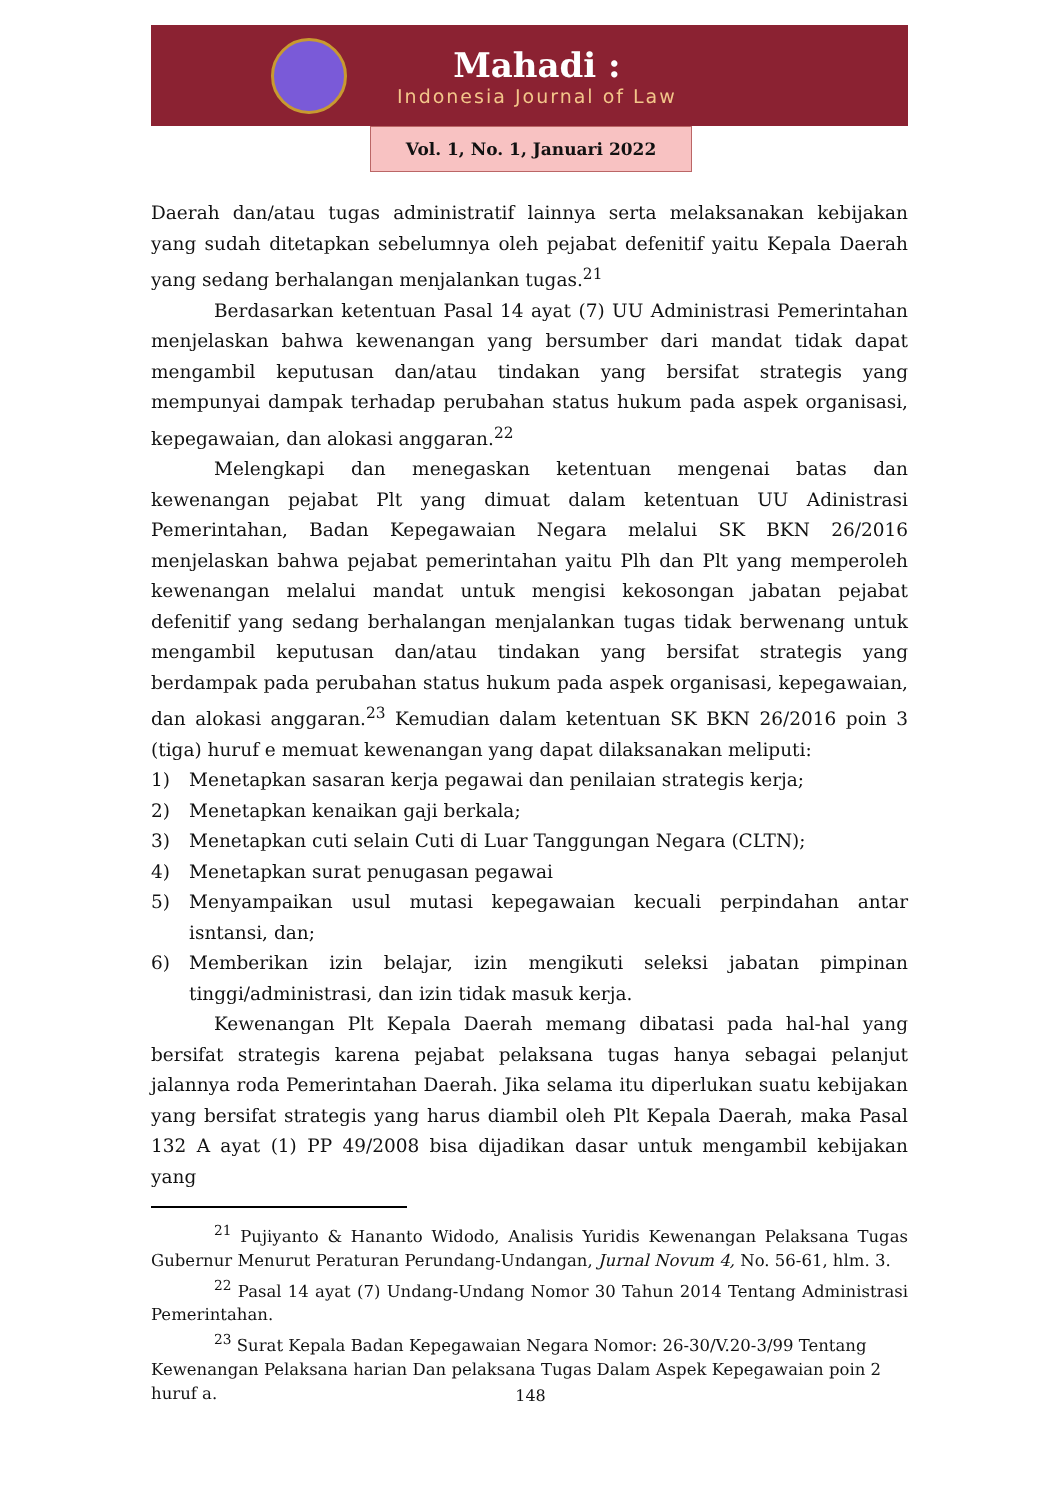Mahadi :
Indonesia Journal of Law
Vol. 1, No. 1, Januari 2022
Daerah dan/atau tugas administratif lainnya serta melaksanakan kebijakan yang sudah ditetapkan sebelumnya oleh pejabat defenitif yaitu Kepala Daerah yang sedang berhalangan menjalankan tugas.<sup>21</sup>
Berdasarkan ketentuan Pasal 14 ayat (7) UU Administrasi Pemerintahan menjelaskan bahwa kewenangan yang bersumber dari mandat tidak dapat mengambil keputusan dan/atau tindakan yang bersifat strategis yang mempunyai dampak terhadap perubahan status hukum pada aspek organisasi, kepegawaian, dan alokasi anggaran.<sup>22</sup>
Melengkapi dan menegaskan ketentuan mengenai batas dan kewenangan pejabat Plt yang dimuat dalam ketentuan UU Adinistrasi Pemerintahan, Badan Kepegawaian Negara melalui SK BKN 26/2016 menjelaskan bahwa pejabat pemerintahan yaitu Plh dan Plt yang memperoleh kewenangan melalui mandat untuk mengisi kekosongan jabatan pejabat defenitif yang sedang berhalangan menjalankan tugas tidak berwenang untuk mengambil keputusan dan/atau tindakan yang bersifat strategis yang berdampak pada perubahan status hukum pada aspek organisasi, kepegawaian, dan alokasi anggaran.<sup>23</sup> Kemudian dalam ketentuan SK BKN 26/2016 poin 3 (tiga) huruf e memuat kewenangan yang dapat dilaksanakan meliputi:
1) Menetapkan sasaran kerja pegawai dan penilaian strategis kerja;
2) Menetapkan kenaikan gaji berkala;
3) Menetapkan cuti selain Cuti di Luar Tanggungan Negara (CLTN);
4) Menetapkan surat penugasan pegawai
5) Menyampaikan usul mutasi kepegawaian kecuali perpindahan antar isntansi, dan;
6) Memberikan izin belajar, izin mengikuti seleksi jabatan pimpinan tinggi/administrasi, dan izin tidak masuk kerja.
Kewenangan Plt Kepala Daerah memang dibatasi pada hal-hal yang bersifat strategis karena pejabat pelaksana tugas hanya sebagai pelanjut jalannya roda Pemerintahan Daerah. Jika selama itu diperlukan suatu kebijakan yang bersifat strategis yang harus diambil oleh Plt Kepala Daerah, maka Pasal 132 A ayat (1) PP 49/2008 bisa dijadikan dasar untuk mengambil kebijakan yang
<sup>21</sup> Pujiyanto & Hananto Widodo, Analisis Yuridis Kewenangan Pelaksana Tugas Gubernur Menurut Peraturan Perundang-Undangan, Jurnal Novum 4, No. 56-61, hlm. 3.
<sup>22</sup> Pasal 14 ayat (7) Undang-Undang Nomor 30 Tahun 2014 Tentang Administrasi Pemerintahan.
<sup>23</sup> Surat Kepala Badan Kepegawaian Negara Nomor: 26-30/V.20-3/99 Tentang Kewenangan Pelaksana harian Dan pelaksana Tugas Dalam Aspek Kepegawaian poin 2 huruf a.
148